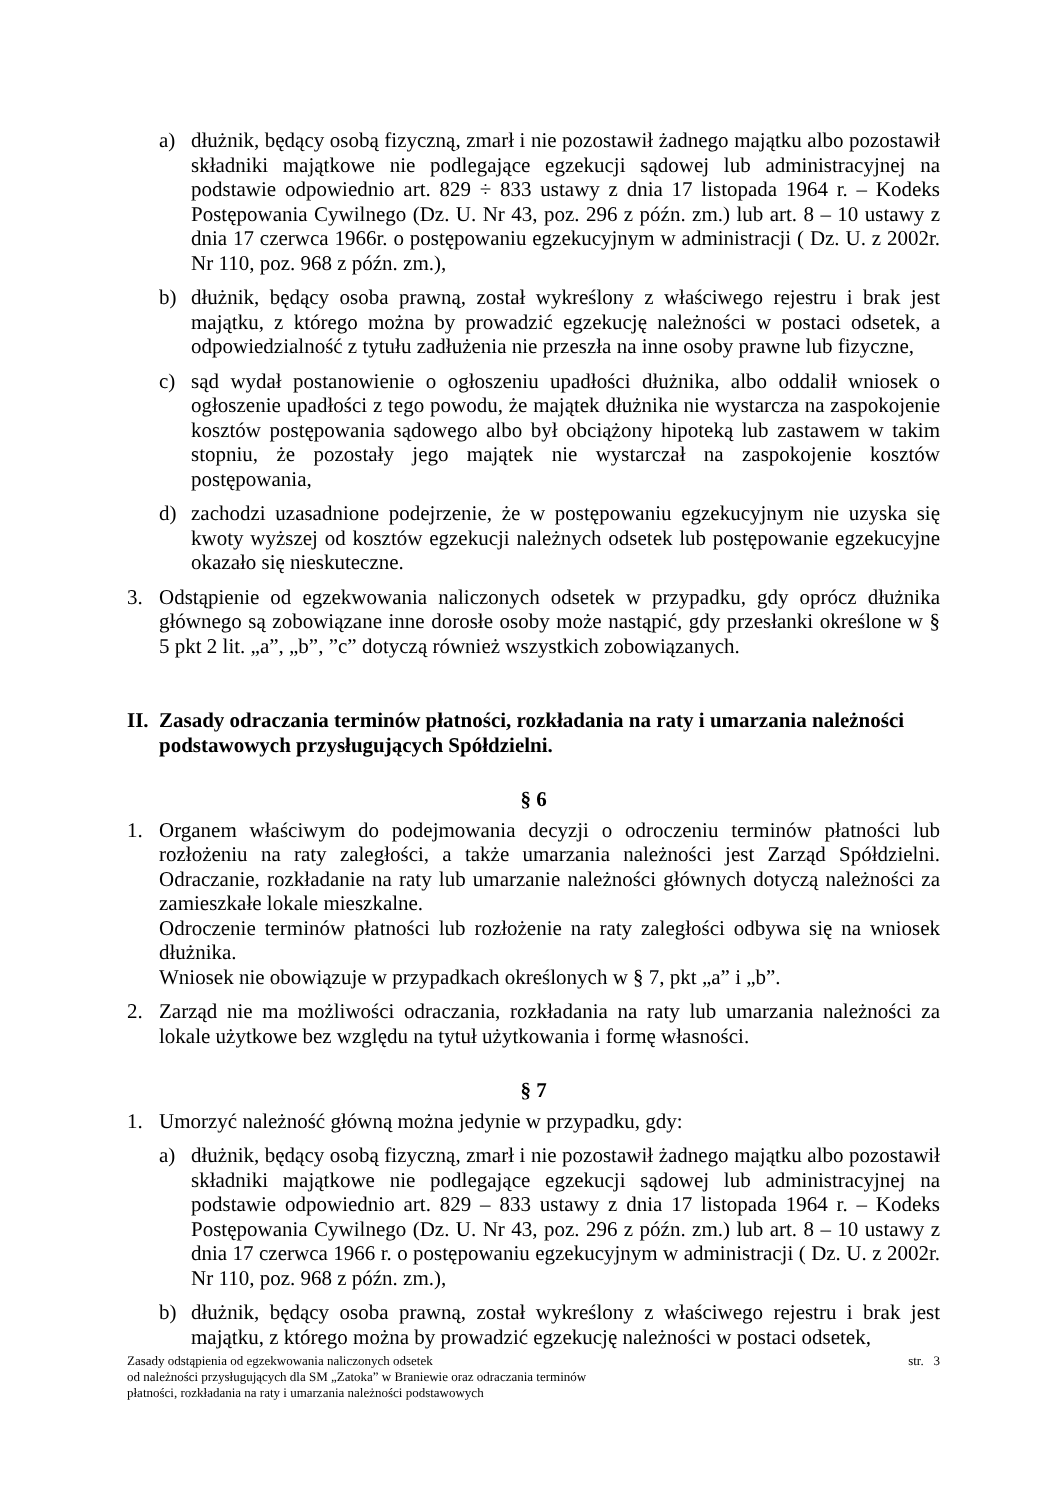a) dłużnik, będący osobą fizyczną, zmarł i nie pozostawił żadnego majątku albo pozostawił składniki majątkowe nie podlegające egzekucji sądowej lub administracyjnej na podstawie odpowiednio art. 829 ÷ 833 ustawy z dnia 17 listopada 1964 r. – Kodeks Postępowania Cywilnego (Dz. U. Nr 43, poz. 296 z późn. zm.) lub art. 8 – 10 ustawy z dnia 17 czerwca 1966r. o postępowaniu egzekucyjnym w administracji ( Dz. U. z 2002r. Nr 110, poz. 968 z późn. zm.),
b) dłużnik, będący osoba prawną, został wykreślony z właściwego rejestru i brak jest majątku, z którego można by prowadzić egzekucję należności w postaci odsetek, a odpowiedzialność z tytułu zadłużenia nie przeszła na inne osoby prawne lub fizyczne,
c) sąd wydał postanowienie o ogłoszeniu upadłości dłużnika, albo oddalił wniosek o ogłoszenie upadłości z tego powodu, że majątek dłużnika nie wystarcza na zaspokojenie kosztów postępowania sądowego albo był obciążony hipoteką lub zastawem w takim stopniu, że pozostały jego majątek nie wystarczał na zaspokojenie kosztów postępowania,
d) zachodzi uzasadnione podejrzenie, że w postępowaniu egzekucyjnym nie uzyska się kwoty wyższej od kosztów egzekucji należnych odsetek lub postępowanie egzekucyjne okazało się nieskuteczne.
3. Odstąpienie od egzekwowania naliczonych odsetek w przypadku, gdy oprócz dłużnika głównego są zobowiązane inne dorosłe osoby może nastąpić, gdy przesłanki określone w § 5 pkt 2 lit. „a”, „b”, ”c” dotyczą również wszystkich zobowiązanych.
II. Zasady odraczania terminów płatności, rozkładania na raty i umarzania należności podstawowych przysługujących Spółdzielni.
§ 6
1. Organem właściwym do podejmowania decyzji o odroczeniu terminów płatności lub rozłożeniu na raty zaległości, a także umarzania należności jest Zarząd Spółdzielni. Odraczanie, rozkładanie na raty lub umarzanie należności głównych dotyczą należności za zamieszkałe lokale mieszkalne.
Odroczenie terminów płatności lub rozłożenie na raty zaległości odbywa się na wniosek dłużnika.
Wniosek nie obowiązuje w przypadkach określonych w § 7, pkt „a” i „b”.
2. Zarząd nie ma możliwości odraczania, rozkładania na raty lub umarzania należności za lokale użytkowe bez względu na tytuł użytkowania i formę własności.
§ 7
1. Umorzyć należność główną można jedynie w przypadku, gdy:
a) dłużnik, będący osobą fizyczną, zmarł i nie pozostawił żadnego majątku albo pozostawił składniki majątkowe nie podlegające egzekucji sądowej lub administracyjnej na podstawie odpowiednio art. 829 – 833 ustawy z dnia 17 listopada 1964 r. – Kodeks Postępowania Cywilnego (Dz. U. Nr 43, poz. 296 z późn. zm.) lub art. 8 – 10 ustawy z dnia 17 czerwca 1966 r. o postępowaniu egzekucyjnym w administracji ( Dz. U. z 2002r. Nr 110, poz. 968 z późn. zm.),
b) dłużnik, będący osoba prawną, został wykreślony z właściwego rejestru i brak jest majątku, z którego można by prowadzić egzekucję należności w postaci odsetek,
Zasady odstąpienia od egzekwowania naliczonych odsetek
od należności przysługujących dla SM „Zatoka” w Braniewie oraz odraczania terminów
płatności, rozkładania na raty i umarzania należności podstawowych str. 3